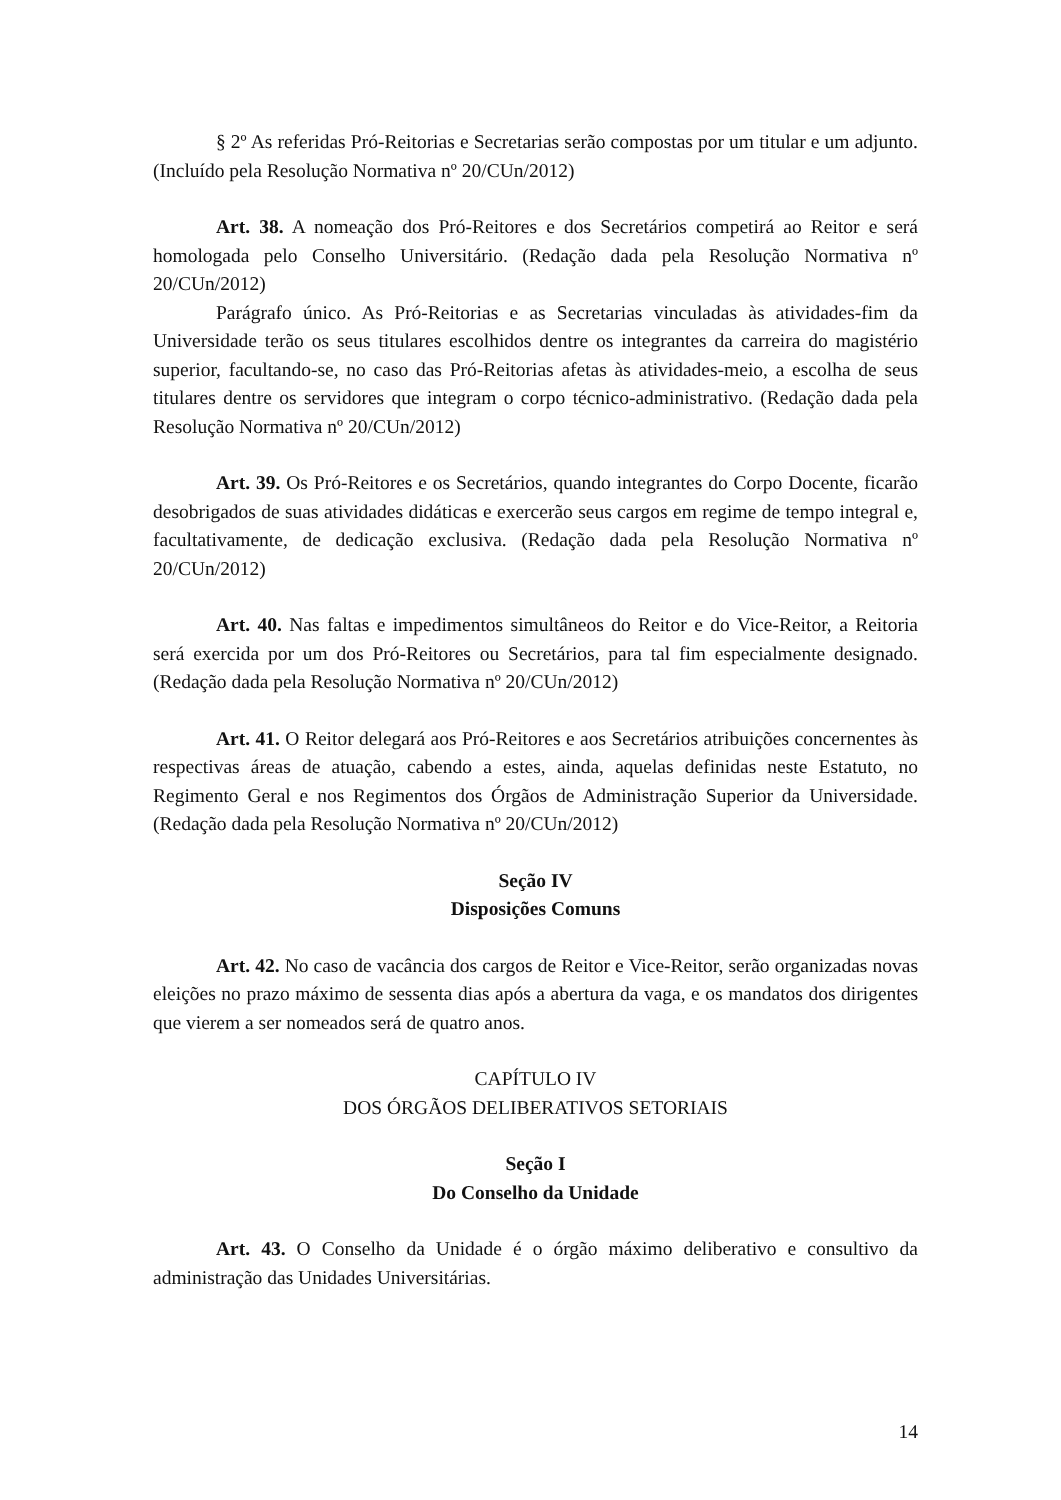§ 2º As referidas Pró-Reitorias e Secretarias serão compostas por um titular e um adjunto. (Incluído pela Resolução Normativa nº 20/CUn/2012)
Art. 38. A nomeação dos Pró-Reitores e dos Secretários competirá ao Reitor e será homologada pelo Conselho Universitário. (Redação dada pela Resolução Normativa nº 20/CUn/2012)
Parágrafo único. As Pró-Reitorias e as Secretarias vinculadas às atividades-fim da Universidade terão os seus titulares escolhidos dentre os integrantes da carreira do magistério superior, facultando-se, no caso das Pró-Reitorias afetas às atividades-meio, a escolha de seus titulares dentre os servidores que integram o corpo técnico-administrativo. (Redação dada pela Resolução Normativa nº 20/CUn/2012)
Art. 39. Os Pró-Reitores e os Secretários, quando integrantes do Corpo Docente, ficarão desobrigados de suas atividades didáticas e exercerão seus cargos em regime de tempo integral e, facultativamente, de dedicação exclusiva. (Redação dada pela Resolução Normativa nº 20/CUn/2012)
Art. 40. Nas faltas e impedimentos simultâneos do Reitor e do Vice-Reitor, a Reitoria será exercida por um dos Pró-Reitores ou Secretários, para tal fim especialmente designado. (Redação dada pela Resolução Normativa nº 20/CUn/2012)
Art. 41. O Reitor delegará aos Pró-Reitores e aos Secretários atribuições concernentes às respectivas áreas de atuação, cabendo a estes, ainda, aquelas definidas neste Estatuto, no Regimento Geral e nos Regimentos dos Órgãos de Administração Superior da Universidade. (Redação dada pela Resolução Normativa nº 20/CUn/2012)
Seção IV
Disposições Comuns
Art. 42. No caso de vacância dos cargos de Reitor e Vice-Reitor, serão organizadas novas eleições no prazo máximo de sessenta dias após a abertura da vaga, e os mandatos dos dirigentes que vierem a ser nomeados será de quatro anos.
CAPÍTULO IV
DOS ÓRGÃOS DELIBERATIVOS SETORIAIS
Seção I
Do Conselho da Unidade
Art. 43. O Conselho da Unidade é o órgão máximo deliberativo e consultivo da administração das Unidades Universitárias.
14